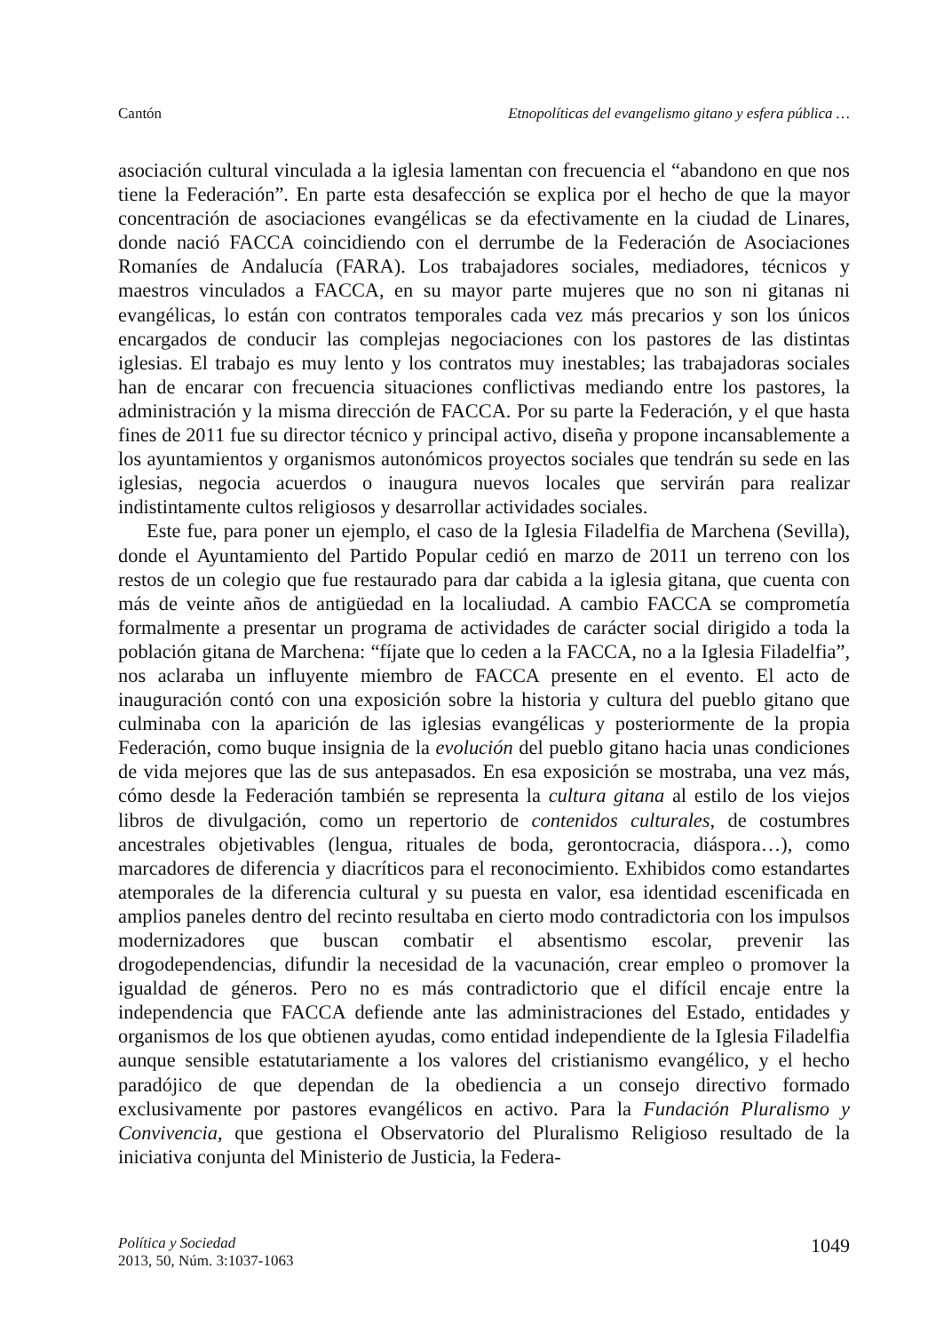Cantón Etnopolíticas del evangelismo gitano y esfera pública …
asociación cultural vinculada a la iglesia lamentan con frecuencia el “abandono en que nos tiene la Federación”. En parte esta desafección se explica por el hecho de que la mayor concentración de asociaciones evangélicas se da efectivamente en la ciudad de Linares, donde nació FACCA coincidiendo con el derrumbe de la Federación de Asociaciones Romaníes de Andalucía (FARA). Los trabajadores sociales, mediadores, técnicos y maestros vinculados a FACCA, en su mayor parte mujeres que no son ni gitanas ni evangélicas, lo están con contratos temporales cada vez más precarios y son los únicos encargados de conducir las complejas negociaciones con los pastores de las distintas iglesias. El trabajo es muy lento y los contratos muy inestables; las trabajadoras sociales han de encarar con frecuencia situaciones conflictivas mediando entre los pastores, la administración y la misma dirección de FACCA. Por su parte la Federación, y el que hasta fines de 2011 fue su director técnico y principal activo, diseña y propone incansablemente a los ayuntamientos y organismos autonómicos proyectos sociales que tendrán su sede en las iglesias, negocia acuerdos o inaugura nuevos locales que servirán para realizar indistintamente cultos religiosos y desarrollar actividades sociales.
Este fue, para poner un ejemplo, el caso de la Iglesia Filadelfia de Marchena (Sevilla), donde el Ayuntamiento del Partido Popular cedió en marzo de 2011 un terreno con los restos de un colegio que fue restaurado para dar cabida a la iglesia gitana, que cuenta con más de veinte años de antigüedad en la localiudad. A cambio FACCA se comprometía formalmente a presentar un programa de actividades de carácter social dirigido a toda la población gitana de Marchena: “fíjate que lo ceden a la FACCA, no a la Iglesia Filadelfia”, nos aclaraba un influyente miembro de FACCA presente en el evento. El acto de inauguración contó con una exposición sobre la historia y cultura del pueblo gitano que culminaba con la aparición de las iglesias evangélicas y posteriormente de la propia Federación, como buque insignia de la evolución del pueblo gitano hacia unas condiciones de vida mejores que las de sus antepasados. En esa exposición se mostraba, una vez más, cómo desde la Federación también se representa la cultura gitana al estilo de los viejos libros de divulgación, como un repertorio de contenidos culturales, de costumbres ancestrales objetivables (lengua, rituales de boda, gerontocracia, diáspora…), como marcadores de diferencia y diacríticos para el reconocimiento. Exhibidos como estandartes atemporales de la diferencia cultural y su puesta en valor, esa identidad escenificada en amplios paneles dentro del recinto resultaba en cierto modo contradictoria con los impulsos modernizadores que buscan combatir el absentismo escolar, prevenir las drogodependencias, difundir la necesidad de la vacunación, crear empleo o promover la igualdad de géneros. Pero no es más contradictorio que el difícil encaje entre la independencia que FACCA defiende ante las administraciones del Estado, entidades y organismos de los que obtienen ayudas, como entidad independiente de la Iglesia Filadelfia aunque sensible estatutariamente a los valores del cristianismo evangélico, y el hecho paradójico de que dependan de la obediencia a un consejo directivo formado exclusivamente por pastores evangélicos en activo. Para la Fundación Pluralismo y Convivencia, que gestiona el Observatorio del Pluralismo Religioso resultado de la iniciativa conjunta del Ministerio de Justicia, la Federa-
Política y Sociedad
2013, 50, Núm. 3:1037-1063
1049